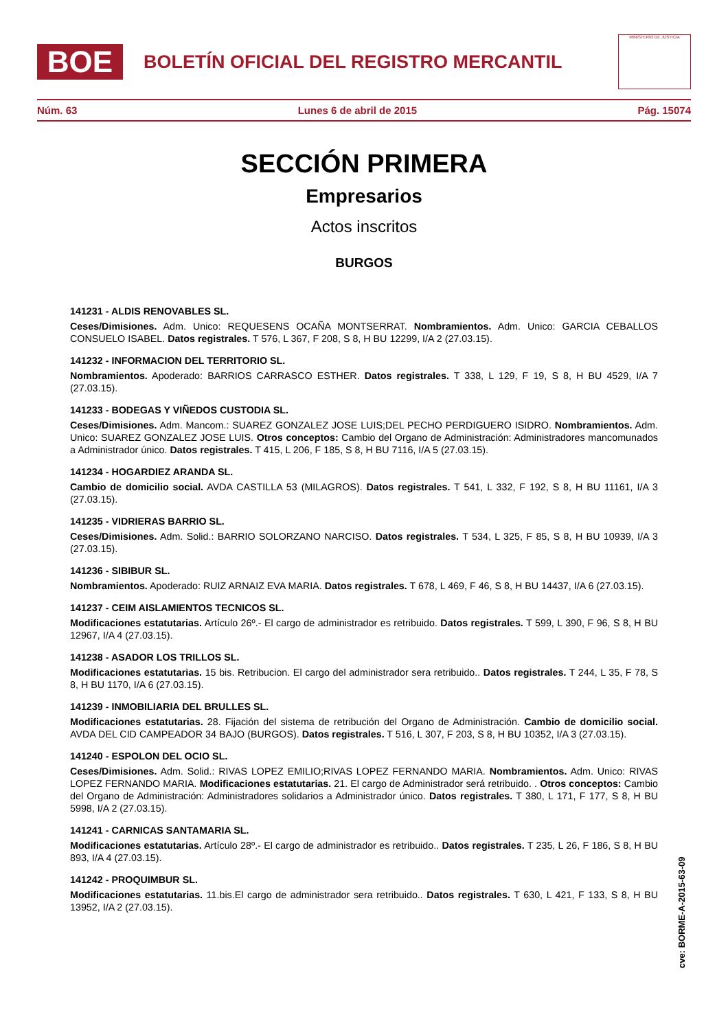BOE
BOLETÍN OFICIAL DEL REGISTRO MERCANTIL
MINISTERIO DE JUSTICIA
Núm. 63 Lunes 6 de abril de 2015 Pág. 15074
SECCIÓN PRIMERA
Empresarios
Actos inscritos
BURGOS
141231 - ALDIS RENOVABLES SL.
Ceses/Dimisiones. Adm. Unico: REQUESENS OCAÑA MONTSERRAT. Nombramientos. Adm. Unico: GARCIA CEBALLOS CONSUELO ISABEL. Datos registrales. T 576, L 367, F 208, S 8, H BU 12299, I/A 2 (27.03.15).
141232 - INFORMACION DEL TERRITORIO SL.
Nombramientos. Apoderado: BARRIOS CARRASCO ESTHER. Datos registrales. T 338, L 129, F 19, S 8, H BU 4529, I/A 7 (27.03.15).
141233 - BODEGAS Y VIÑEDOS CUSTODIA SL.
Ceses/Dimisiones. Adm. Mancom.: SUAREZ GONZALEZ JOSE LUIS;DEL PECHO PERDIGUERO ISIDRO. Nombramientos. Adm. Unico: SUAREZ GONZALEZ JOSE LUIS. Otros conceptos: Cambio del Organo de Administración: Administradores mancomunados a Administrador único. Datos registrales. T 415, L 206, F 185, S 8, H BU 7116, I/A 5 (27.03.15).
141234 - HOGARDIEZ ARANDA SL.
Cambio de domicilio social. AVDA CASTILLA 53 (MILAGROS). Datos registrales. T 541, L 332, F 192, S 8, H BU 11161, I/A 3 (27.03.15).
141235 - VIDRIERAS BARRIO SL.
Ceses/Dimisiones. Adm. Solid.: BARRIO SOLORZANO NARCISO. Datos registrales. T 534, L 325, F 85, S 8, H BU 10939, I/A 3 (27.03.15).
141236 - SIBIBUR SL.
Nombramientos. Apoderado: RUIZ ARNAIZ EVA MARIA. Datos registrales. T 678, L 469, F 46, S 8, H BU 14437, I/A 6 (27.03.15).
141237 - CEIM AISLAMIENTOS TECNICOS SL.
Modificaciones estatutarias. Artículo 26º.- El cargo de administrador es retribuido. Datos registrales. T 599, L 390, F 96, S 8, H BU 12967, I/A 4 (27.03.15).
141238 - ASADOR LOS TRILLOS SL.
Modificaciones estatutarias. 15 bis. Retribucion. El cargo del administrador sera retribuido.. Datos registrales. T 244, L 35, F 78, S 8, H BU 1170, I/A 6 (27.03.15).
141239 - INMOBILIARIA DEL BRULLES SL.
Modificaciones estatutarias. 28. Fijación del sistema de retribución del Organo de Administración. Cambio de domicilio social. AVDA DEL CID CAMPEADOR 34 BAJO (BURGOS). Datos registrales. T 516, L 307, F 203, S 8, H BU 10352, I/A 3 (27.03.15).
141240 - ESPOLON DEL OCIO SL.
Ceses/Dimisiones. Adm. Solid.: RIVAS LOPEZ EMILIO;RIVAS LOPEZ FERNANDO MARIA. Nombramientos. Adm. Unico: RIVAS LOPEZ FERNANDO MARIA. Modificaciones estatutarias. 21. El cargo de Administrador será retribuido. . Otros conceptos: Cambio del Organo de Administración: Administradores solidarios a Administrador único. Datos registrales. T 380, L 171, F 177, S 8, H BU 5998, I/A 2 (27.03.15).
141241 - CARNICAS SANTAMARIA SL.
Modificaciones estatutarias. Artículo 28º.- El cargo de administrador es retribuido.. Datos registrales. T 235, L 26, F 186, S 8, H BU 893, I/A 4 (27.03.15).
141242 - PROQUIMBUR SL.
Modificaciones estatutarias. 11.bis.El cargo de administrador sera retribuido.. Datos registrales. T 630, L 421, F 133, S 8, H BU 13952, I/A 2 (27.03.15).
cve: BORME-A-2015-63-09